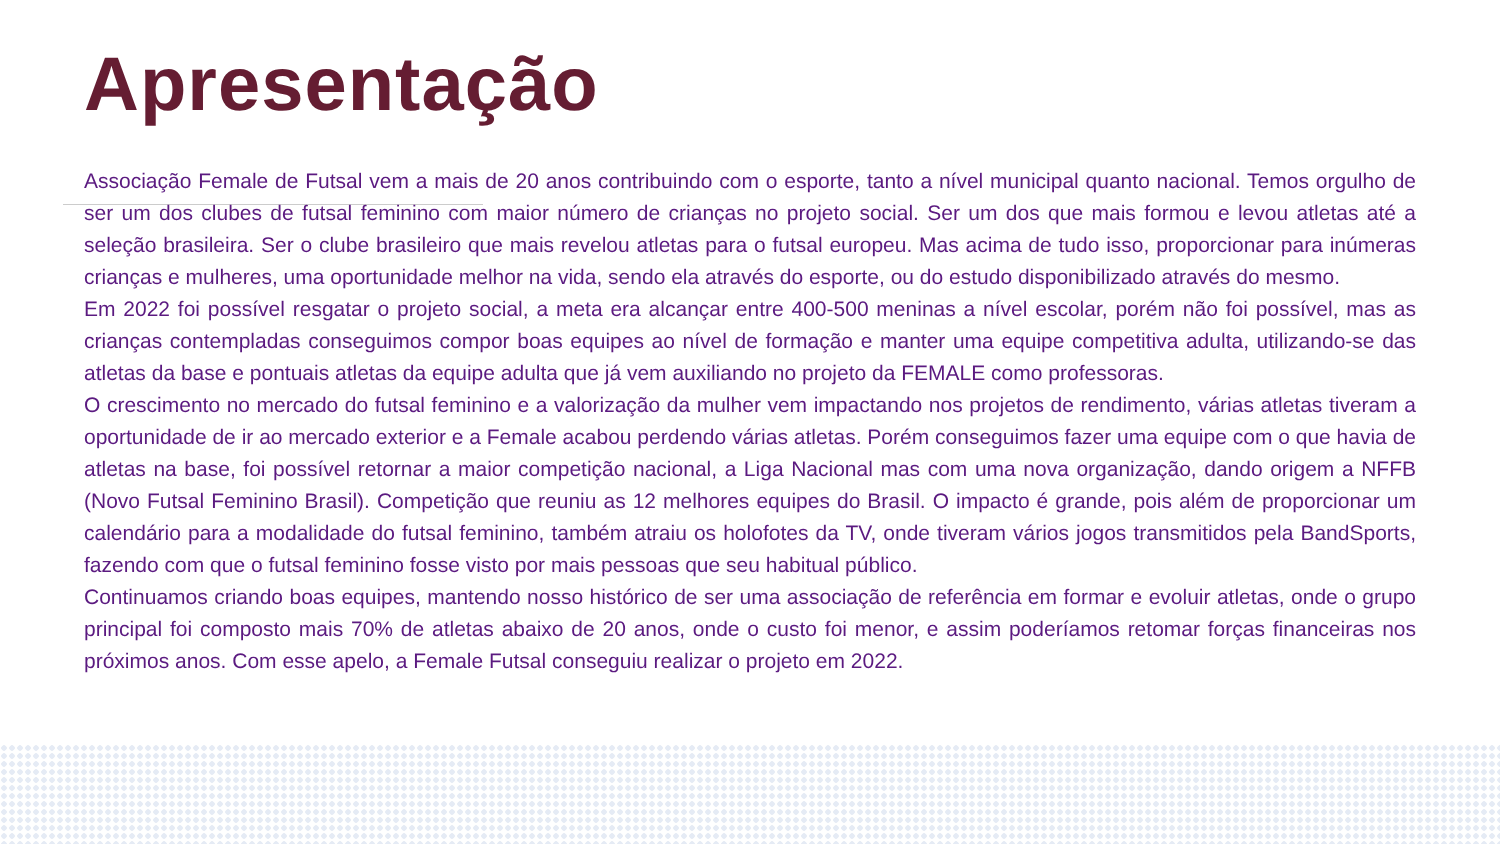Apresentação
Associação Female de Futsal vem a mais de 20 anos contribuindo com o esporte, tanto a nível municipal quanto nacional. Temos orgulho de ser um dos clubes de futsal feminino com maior número de crianças no projeto social. Ser um dos que mais formou e levou atletas até a seleção brasileira. Ser o clube brasileiro que mais revelou atletas para o futsal europeu. Mas acima de tudo isso, proporcionar para inúmeras crianças e mulheres, uma oportunidade melhor na vida, sendo ela através do esporte, ou do estudo disponibilizado através do mesmo.
Em 2022 foi possível resgatar o projeto social, a meta era alcançar entre 400-500 meninas a nível escolar, porém não foi possível, mas as crianças contempladas conseguimos compor boas equipes ao nível de formação e manter uma equipe competitiva adulta, utilizando-se das atletas da base e pontuais atletas da equipe adulta que já vem auxiliando no projeto da FEMALE como professoras.
O crescimento no mercado do futsal feminino e a valorização da mulher vem impactando nos projetos de rendimento, várias atletas tiveram a oportunidade de ir ao mercado exterior e a Female acabou perdendo várias atletas. Porém conseguimos fazer uma equipe com o que havia de atletas na base, foi possível retornar a maior competição nacional, a Liga Nacional mas com uma nova organização, dando origem a NFFB (Novo Futsal Feminino Brasil). Competição que reuniu as 12 melhores equipes do Brasil. O impacto é grande, pois além de proporcionar um calendário para a modalidade do futsal feminino, também atraiu os holofotes da TV, onde tiveram vários jogos transmitidos pela BandSports, fazendo com que o futsal feminino fosse visto por mais pessoas que seu habitual público.
Continuamos criando boas equipes, mantendo nosso histórico de ser uma associação de referência em formar e evoluir atletas, onde o grupo principal foi composto mais 70% de atletas abaixo de 20 anos, onde o custo foi menor, e assim poderíamos retomar forças financeiras nos próximos anos. Com esse apelo, a Female Futsal conseguiu realizar o projeto em 2022.